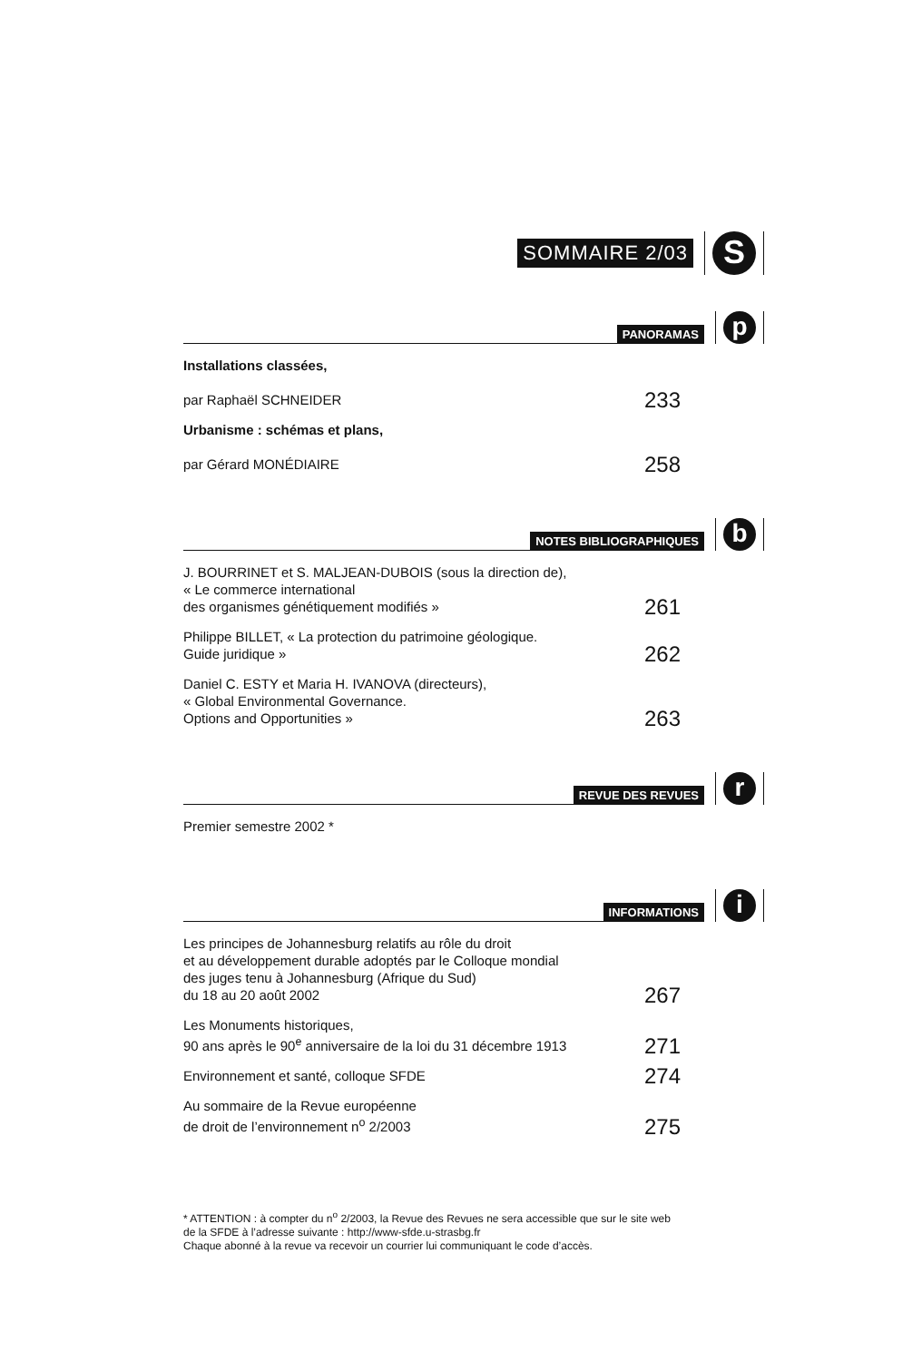SOMMAIRE 2/03
S
PANORAMAS
p
Installations classées,
par Raphaël SCHNEIDER
233
Urbanisme : schémas et plans,
par Gérard MONÉDIAIRE
258
NOTES BIBLIOGRAPHIQUES
b
J. BOURRINET et S. MALJEAN-DUBOIS (sous la direction de),
« Le commerce international
des organismes génétiquement modifiés »
261
Philippe BILLET, « La protection du patrimoine géologique.
Guide juridique »
262
Daniel C. ESTY et Maria H. IVANOVA (directeurs),
« Global Environmental Governance.
Options and Opportunities »
263
REVUE DES REVUES
r
Premier semestre 2002 *
INFORMATIONS
i
Les principes de Johannesburg relatifs au rôle du droit
et au développement durable adoptés par le Colloque mondial
des juges tenu à Johannesburg (Afrique du Sud)
du 18 au 20 août 2002
267
Les Monuments historiques,
90 ans après le 90<sup>e</sup> anniversaire de la loi du 31 décembre 1913
271
Environnement et santé, colloque SFDE
274
Au sommaire de la Revue européenne
de droit de l’environnement n<sup>o</sup> 2/2003
275
* ATTENTION : à compter du n<sup>o</sup> 2/2003, la Revue des Revues ne sera accessible que sur le site web de la SFDE à l’adresse suivante : http://www-sfde.u-strasbg.fr
Chaque abonné à la revue va recevoir un courrier lui communiquant le code d’accès.